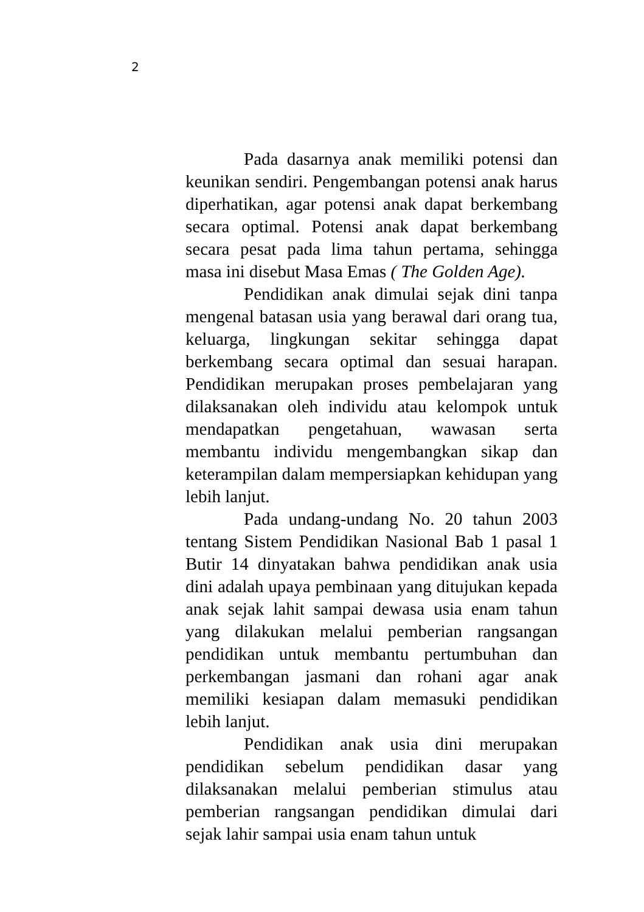2
Pada dasarnya anak memiliki potensi dan keunikan sendiri. Pengembangan potensi anak harus diperhatikan, agar potensi anak dapat berkembang secara optimal. Potensi anak dapat berkembang secara pesat pada lima tahun pertama, sehingga masa ini disebut Masa Emas ( The Golden Age).
Pendidikan anak dimulai sejak dini tanpa mengenal batasan usia yang berawal dari orang tua, keluarga, lingkungan sekitar sehingga dapat berkembang secara optimal dan sesuai harapan. Pendidikan merupakan proses pembelajaran yang dilaksanakan oleh individu atau kelompok untuk mendapatkan pengetahuan, wawasan serta membantu individu mengembangkan sikap dan keterampilan dalam mempersiapkan kehidupan yang lebih lanjut.
Pada undang-undang No. 20 tahun 2003 tentang Sistem Pendidikan Nasional Bab 1 pasal 1 Butir 14 dinyatakan bahwa pendidikan anak usia dini adalah upaya pembinaan yang ditujukan kepada anak sejak lahit sampai dewasa usia enam tahun yang dilakukan melalui pemberian rangsangan pendidikan untuk membantu pertumbuhan dan perkembangan jasmani dan rohani agar anak memiliki kesiapan dalam memasuki pendidikan lebih lanjut.
Pendidikan anak usia dini merupakan pendidikan sebelum pendidikan dasar yang dilaksanakan melalui pemberian stimulus atau pemberian rangsangan pendidikan dimulai dari sejak lahir sampai usia enam tahun untuk